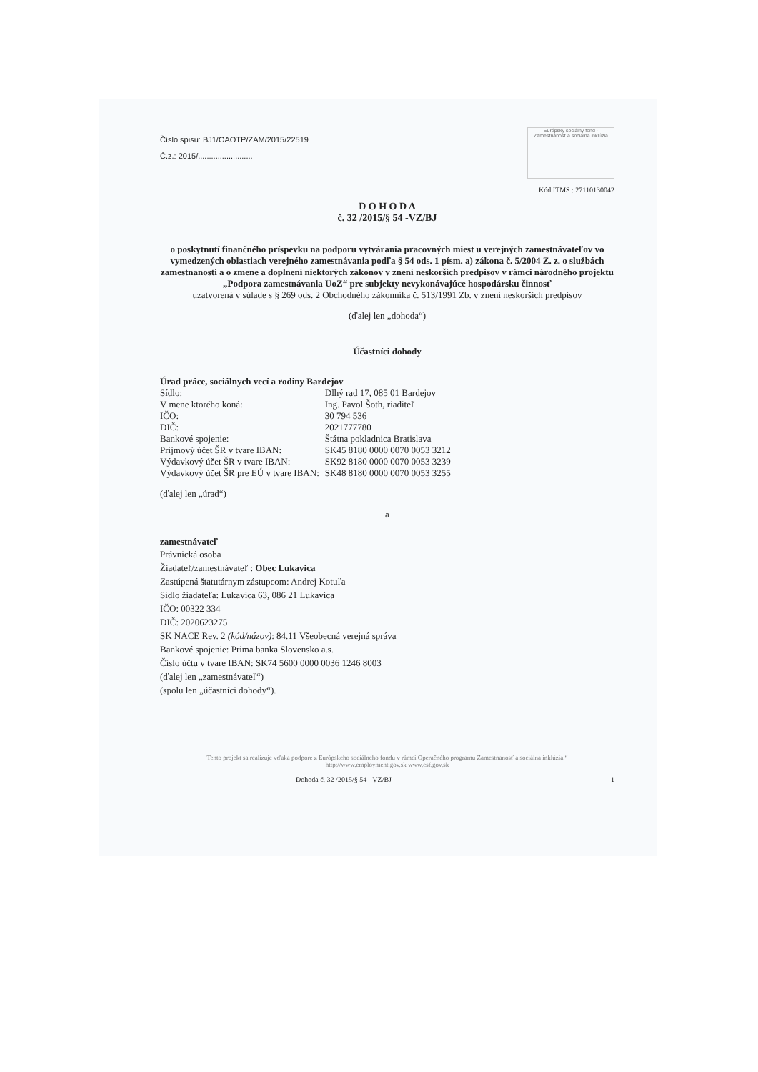Číslo spisu: BJ1/OAOTP/ZAM/2015/22519
Č.z.: 2015/.........................
Európsky sociálny fond · Zamestnanosť a sociálna inklúzia
Kód ITMS : 27110130042
D O H O D A
č. 32 /2015/§ 54 -VZ/BJ
o poskytnutí finančného príspevku na podporu vytvárania pracovných miest u verejných zamestnávateľov vo vymedzených oblastiach verejného zamestnávania podľa § 54 ods. 1 písm. a) zákona č. 5/2004 Z. z. o službách zamestnanosti a o zmene a doplnení niektorých zákonov v znení neskorších predpisov v rámci národného projektu „Podpora zamestnávania UoZ“ pre subjekty nevykonávajúce hospodársku činnosť
uzatvorená v súlade s § 269 ods. 2 Obchodného zákonníka č. 513/1991 Zb. v znení neskorších predpisov
(ďalej len „dohoda“)
Účastníci dohody
Úrad práce, sociálnych vecí a rodiny Bardejov
| Sídlo: | Dlhý rad 17, 085 01 Bardejov |
| V mene ktorého koná: | Ing. Pavol Šoth, riaditeľ |
| IČO: | 30 794 536 |
| DIČ: | 2021777780 |
| Bankové spojenie: | Štátna pokladnica Bratislava |
| Príjmový účet ŠR v tvare IBAN: | SK45 8180 0000 0070 0053 3212 |
| Výdavkový účet ŠR v tvare IBAN: | SK92 8180 0000 0070 0053 3239 |
| Výdavkový účet ŠR pre EÚ v tvare IBAN: | SK48 8180 0000 0070 0053 3255 |
(ďalej len „úrad“)
a
zamestnávateľ
Právnická osoba
Žiadateľ/zamestnávateľ : Obec Lukavica
Zastúpená štatutárnym zástupcom: Andrej Kotuľa
Sídlo žiadateľa: Lukavica 63, 086 21 Lukavica
IČO: 00322 334
DIČ: 2020623275
SK NACE Rev. 2 (kód/názov): 84.11 Všeobecná verejná správa
Bankové spojenie: Prima banka Slovensko a.s.
Číslo účtu v tvare IBAN: SK74 5600 0000 0036 1246 8003
(ďalej len „zamestnávateľ“)
(spolu len „účastníci dohody“).
Tento projekt sa realizuje vďaka podpore z Európskeho sociálneho fondu v rámci Operačného programu Zamestnanosť a sociálna inklúzia.“
http://www.employment.gov.sk www.esf.gov.sk
Dohoda č. 32 /2015/§ 54 - VZ/BJ 1